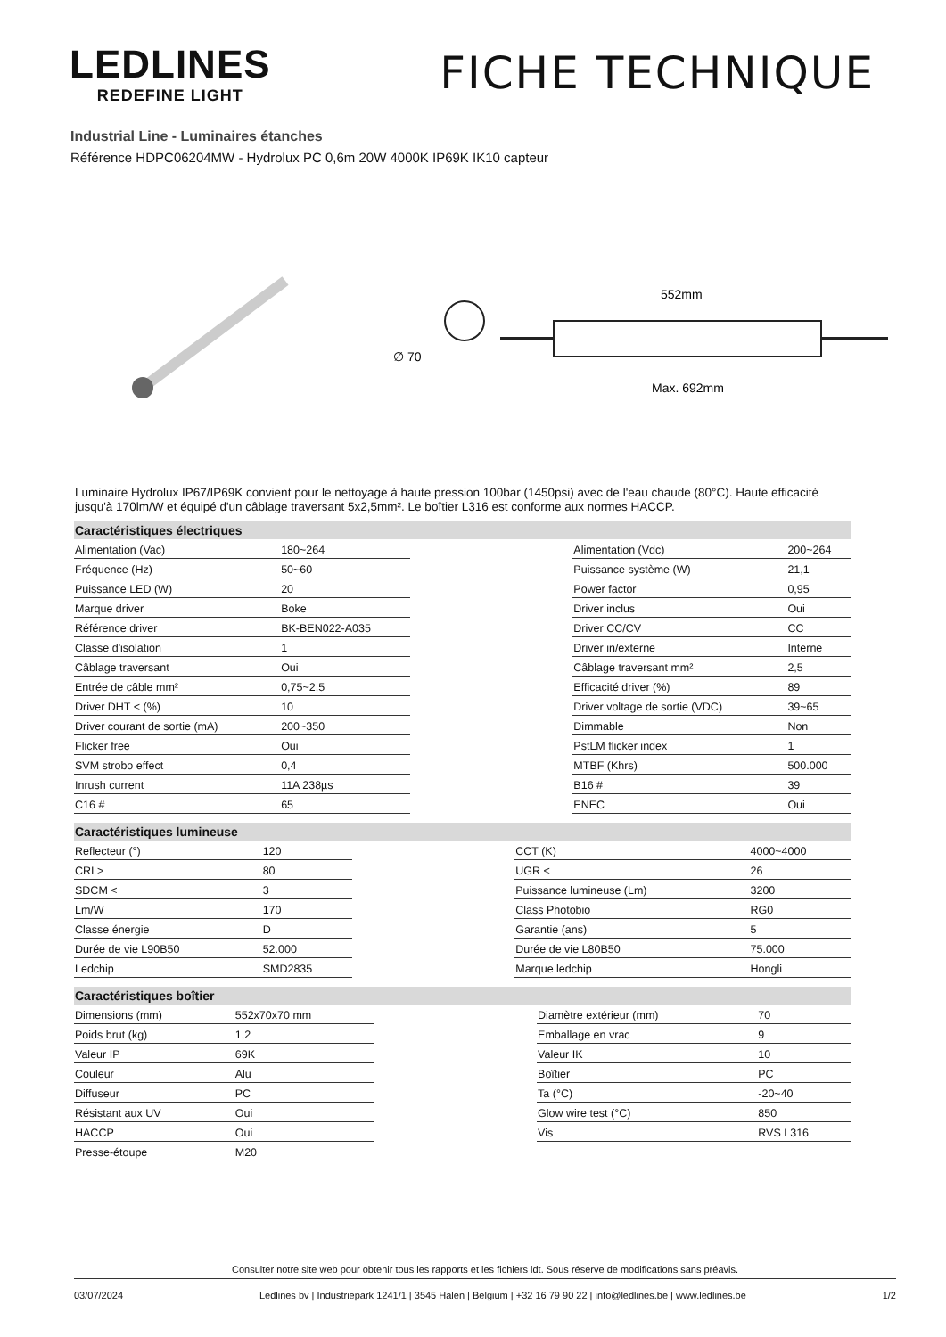LEDLINES
REDEFINE LIGHT
FICHE TECHNIQUE
Industrial Line - Luminaires étanches
Référence HDPC06204MW - Hydrolux PC 0,6m 20W 4000K IP69K IK10 capteur
∅ 70
552mm
Max. 692mm
Luminaire Hydrolux IP67/IP69K convient pour le nettoyage à haute pression 100bar (1450psi) avec de l'eau chaude (80°C). Haute efficacité jusqu'à 170lm/W et équipé d'un câblage traversant 5x2,5mm². Le boîtier L316 est conforme aux normes HACCP.
| Caractéristiques électriques | | | | |
| --- | --- | --- | --- | --- |
| Alimentation (Vac) | 180~264 | | Alimentation (Vdc) | 200~264 |
| Fréquence (Hz) | 50~60 | | Puissance système (W) | 21,1 |
| Puissance LED (W) | 20 | | Power factor | 0,95 |
| Marque driver | Boke | | Driver inclus | Oui |
| Référence driver | BK-BEN022-A035 | | Driver CC/CV | CC |
| Classe d'isolation | 1 | | Driver in/externe | Interne |
| Câblage traversant | Oui | | Câblage traversant mm² | 2,5 |
| Entrée de câble mm² | 0,75~2,5 | | Efficacité driver (%) | 89 |
| Driver DHT < (%) | 10 | | Driver voltage de sortie (VDC) | 39~65 |
| Driver courant de sortie (mA) | 200~350 | | Dimmable | Non |
| Flicker free | Oui | | PstLM flicker index | 1 |
| SVM strobo effect | 0,4 | | MTBF (Khrs) | 500.000 |
| Inrush current | 11A 238µs | | B16 # | 39 |
| C16 # | 65 | | ENEC | Oui |
| Caractéristiques lumineuse | | | | |
| --- | --- | --- | --- | --- |
| Reflecteur (°) | 120 | | CCT (K) | 4000~4000 |
| CRI > | 80 | | UGR < | 26 |
| SDCM < | 3 | | Puissance lumineuse (Lm) | 3200 |
| Lm/W | 170 | | Class Photobio | RG0 |
| Classe énergie | D | | Garantie (ans) | 5 |
| Durée de vie L90B50 | 52.000 | | Durée de vie L80B50 | 75.000 |
| Ledchip | SMD2835 | | Marque ledchip | Hongli |
| Caractéristiques boîtier | | | | |
| --- | --- | --- | --- | --- |
| Dimensions (mm) | 552x70x70 mm | | Diamètre extérieur (mm) | 70 |
| Poids brut (kg) | 1,2 | | Emballage en vrac | 9 |
| Valeur IP | 69K | | Valeur IK | 10 |
| Couleur | Alu | | Boîtier | PC |
| Diffuseur | PC | | Ta (°C) | -20~40 |
| Résistant aux UV | Oui | | Glow wire test (°C) | 850 |
| HACCP | Oui | | Vis | RVS L316 |
| Presse-étoupe | M20 | | | |
Consulter notre site web pour obtenir tous les rapports et les fichiers ldt. Sous réserve de modifications sans préavis.
03/07/2024 Ledlines bv | Industriepark 1241/1 | 3545 Halen | Belgium | +32 16 79 90 22 | info@ledlines.be | www.ledlines.be 1/2